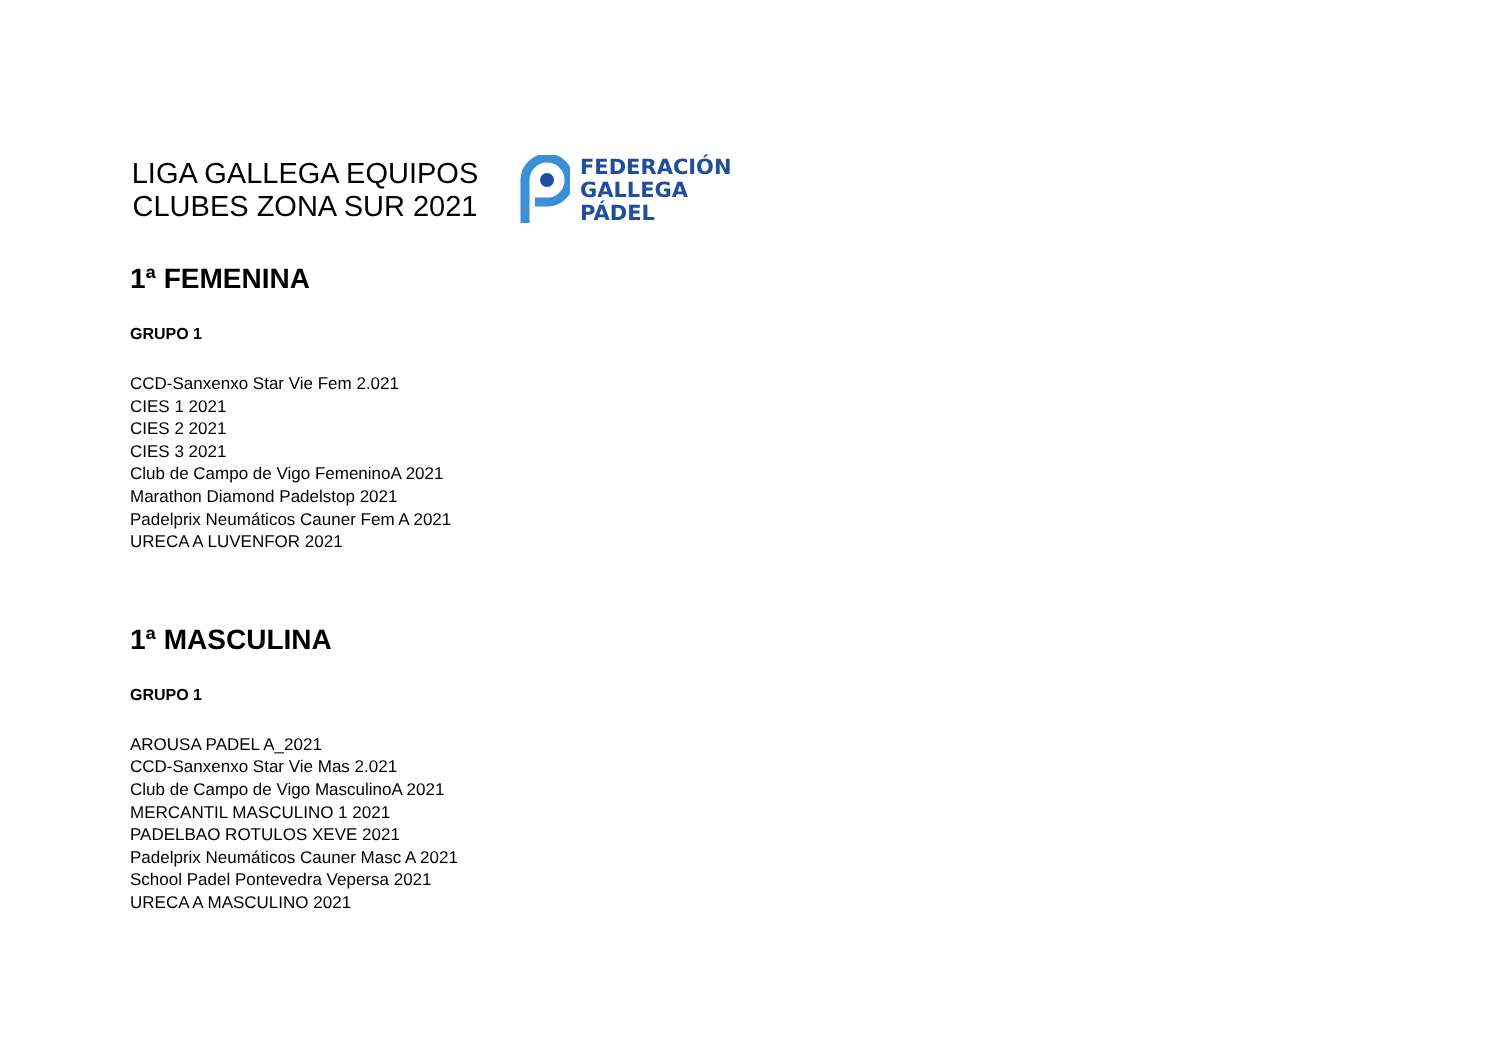LIGA GALLEGA EQUIPOS
CLUBES ZONA SUR 2021
FEDERACIÓN
GALLEGA
PÁDEL
1ª FEMENINA
GRUPO 1
CCD-Sanxenxo Star Vie Fem 2.021
CIES 1 2021
CIES 2 2021
CIES 3 2021
Club de Campo de Vigo FemeninoA 2021
Marathon Diamond Padelstop 2021
Padelprix Neumáticos Cauner Fem A 2021
URECA A LUVENFOR 2021
1ª MASCULINA
GRUPO 1
AROUSA PADEL A_2021
CCD-Sanxenxo Star Vie Mas 2.021
Club de Campo de Vigo MasculinoA 2021
MERCANTIL MASCULINO 1 2021
PADELBAO ROTULOS XEVE 2021
Padelprix Neumáticos Cauner Masc A 2021
School Padel Pontevedra Vepersa 2021
URECA A MASCULINO 2021